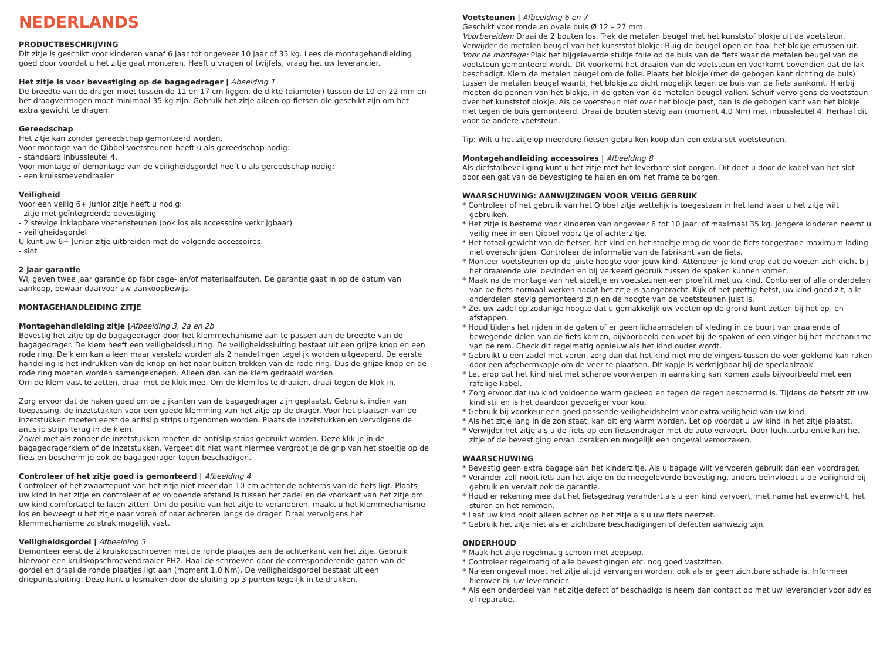NEDERLANDS
PRODUCTBESCHRIJVING
Dit zitje is geschikt voor kinderen vanaf 6 jaar tot ongeveer 10 jaar of 35 kg. Lees de montagehandleiding goed door voordat u het zitje gaat monteren. Heeft u vragen of twijfels, vraag het uw leverancier.
Het zitje is voor bevestiging op de bagagedrager | Abeelding 1
De breedte van de drager moet tussen de 11 en 17 cm liggen, de dikte (diameter) tussen de 10 en 22 mm en het draagvermogen moet minimaal 35 kg zijn. Gebruik het zitje alleen op fietsen die geschikt zijn om het extra gewicht te dragen.
Gereedschap
Het zitje kan zonder gereedschap gemonteerd worden.
Voor montage van de Qibbel voetsteunen heeft u als gereedschap nodig:
- standaard inbussleutel 4.
Voor montage of demontage van de veiligheidsgordel heeft u als gereedschap nodig:
- een kruissroevendraaier.
Veiligheid
Voor een veilig 6+ Junior zitje heeft u nodig:
- zitje met geïntegreerde bevestiging
- 2 stevige inklapbare voetensteunen (ook los als accessoire verkrijgbaar)
- veiligheidsgordel
U kunt uw 6+ Junior zitje uitbreiden met de volgende accessoires:
- slot
2 jaar garantie
Wij geven twee jaar garantie op fabricage- en/of materiaalfouten. De garantie gaat in op de datum van aankoop, bewaar daarvoor uw aankoopbewijs.
MONTAGEHANDLEIDING ZITJE
Montagehandleiding zitje |Afbeelding 3, 2a en 2b
Bevestig het zitje op de bagagedrager door het klemmechanisme aan te passen aan de breedte van de bagagedrager. De klem heeft een veiligheidssluiting. De veiligheidssluiting bestaat uit een grijze knop en een rode ring. De klem kan alleen maar versteld worden als 2 handelingen tegelijk worden uitgevoerd. De eerste handeling is het indrukken van de knop en het naar buiten trekken van de rode ring. Dus de grijze knop en de rode ring moeten worden samengeknepen. Alleen dan kan de klem gedraaid worden.
Om de klem vast te zetten, draai met de klok mee. Om de klem los te draaien, draai tegen de klok in.
Zorg ervoor dat de haken goed om de zijkanten van de bagagedrager zijn geplaatst. Gebruik, indien van toepassing, de inzetstukken voor een goede klemming van het zitje op de drager. Voor het plaatsen van de inzetstukken moeten eerst de antislip strips uitgenomen worden. Plaats de inzetstukken en vervolgens de antislip strips terug in de klem.
Zowel met als zonder de inzetstukken moeten de antislip strips gebruikt worden. Deze klik je in de bagagedragerklem of de inzetstukken. Vergeet dit niet want hiermee vergroot je de grip van het stoeltje op de fiets en bescherm je ook de bagagedrager tegen beschadigen.
Controleer of het zitje goed is gemonteerd | Afbeelding 4
Controleer of het zwaartepunt van het zitje niet meer dan 10 cm achter de achteras van de fiets ligt. Plaats uw kind in het zitje en controleer of er voldoende afstand is tussen het zadel en de voorkant van het zitje om uw kind comfortabel te laten zitten. Om de positie van het zitje te veranderen, maakt u het klemmechanisme los en beweegt u het zitje naar voren of naar achteren langs de drager. Draai vervolgens het klemmechanisme zo strak mogelijk vast.
Veiligheidsgordel | Afbeelding 5
Demonteer eerst de 2 kruiskopschroeven met de ronde plaatjes aan de achterkant van het zitje. Gebruik hiervoor een kruiskopschroevendraaier PH2. Haal de schroeven door de corresponderende gaten van de gordel en draai de ronde plaatjes ligt aan (moment 1,0 Nm). De veiligheidsgordel bestaat uit een driepuntssluiting. Deze kunt u losmaken door de sluiting op 3 punten tegelijk in te drukken.
Voetsteunen | Afbeelding 6 en 7
Geschikt voor ronde en ovale buis Ø 12 – 27 mm.
Voorbereiden: Draai de 2 bouten los. Trek de metalen beugel met het kunststof blokje uit de voetsteun. Verwijder de metalen beugel van het kunststof blokje: Buig de beugel open en haal het blokje ertussen uit.
Voor de montage: Plak het bijgeleverde stukje folie op de buis van de fiets waar de metalen beugel van de voetsteun gemonteerd wordt. Dit voorkomt het draaien van de voetsteun en voorkomt bovendien dat de lak beschadigt. Klem de metalen beugel om de folie. Plaats het blokje (met de gebogen kant richting de buis) tussen de metalen beugel waarbij het blokje zo dicht mogelijk tegen de buis van de fiets aankomt. Hierbij moeten de pennen van het blokje, in de gaten van de metalen beugel vallen. Schuif vervolgens de voetsteun over het kunststof blokje. Als de voetsteun niet over het blokje past, dan is de gebogen kant van het blokje niet tegen de buis gemonteerd. Draai de bouten stevig aan (moment 4,0 Nm) met inbussleutel 4. Herhaal dit voor de andere voetsteun.
Tip: Wilt u het zitje op meerdere fietsen gebruiken koop dan een extra set voetsteunen.
Montagehandleiding accessoires | Afbeelding 8
Als diefstalbeveiliging kunt u het zitje met het leverbare slot borgen. Dit doet u door de kabel van het slot door een gat van de bevestiging te halen en om het frame te borgen.
WAARSCHUWING: AANWIJZINGEN VOOR VEILIG GEBRUIK
* Controleer of het gebruik van het Qibbel zitje wettelijk is toegestaan in het land waar u het zitje wilt gebruiken.
* Het zitje is bestemd voor kinderen van ongeveer 6 tot 10 jaar, of maximaal 35 kg. Jongere kinderen neemt u veilig mee in een Qibbel voorzitje of achterzitje.
* Het totaal gewicht van de fietser, het kind en het stoeltje mag de voor de fiets toegestane maximum lading niet overschrijden. Controleer de informatie van de fabrikant van de fiets.
* Monteer voetsteunen op de juiste hoogte voor jouw kind. Attendeer je kind erop dat de voeten zich dicht bij het draaiende wiel bevinden en bij verkeerd gebruik tussen de spaken kunnen komen.
* Maak na de montage van het stoeltje en voetsteunen een proefrit met uw kind. Contoleer of alle onderdelen van de fiets normaal werken nadat het zitje is aangebracht. Kijk of het prettig fietst, uw kind goed zit, alle onderdelen stevig gemonteerd zijn en de hoogte van de voetsteunen juist is.
* Zet uw zadel op zodanige hoogte dat u gemakkelijk uw voeten op de grond kunt zetten bij het op- en afstappen.
* Houd tijdens het rijden in de gaten of er geen lichaamsdelen of kleding in de buurt van draaiende of bewegende delen van de fiets komen, bijvoorbeeld een voet bij de spaken of een vinger bij het mechanisme van de rem. Check dit regelmatig opnieuw als het kind ouder wordt.
* Gebruikt u een zadel met veren, zorg dan dat het kind niet me de vingers tussen de veer geklemd kan raken door een afschermkapje om de veer te plaatsen. Dit kapje is verkrijgbaar bij de speciaalzaak.
* Let erop dat het kind niet met scherpe voorwerpen in aanraking kan komen zoals bijvoorbeeld met een rafelige kabel.
* Zorg ervoor dat uw kind voldoende warm gekleed en tegen de regen beschermd is. Tijdens de fietsrit zit uw kind stil en is het daardoor gevoeliger voor kou.
* Gebruik bij voorkeur een goed passende veiligheidshelm voor extra veiligheid van uw kind.
* Als het zitje lang in de zon staat, kan dit erg warm worden. Let op voordat u uw kind in het zitje plaatst.
* Verwijder het zitje als u de fiets op een fietsendrager met de auto vervoert. Door luchtturbulentie kan het zitje of de bevestiging ervan losraken en mogelijk een ongeval veroorzaken.
WAARSCHUWING
* Bevestig geen extra bagage aan het kinderzitje. Als u bagage wilt vervoeren gebruik dan een voordrager.
* Verander zelf nooit iets aan het zitje en de meegeleverde bevestiging, anders beïnvloedt u de veiligheid bij gebruik en vervalt ook de garantie.
* Houd er rekening mee dat het fietsgedrag verandert als u een kind vervoert, met name het evenwicht, het sturen en het remmen.
* Laat uw kind nooit alleen achter op het zitje als u uw fiets neerzet.
* Gebruik het zitje niet als er zichtbare beschadigingen of defecten aanwezig zijn.
ONDERHOUD
* Maak het zitje regelmatig schoon met zeepsop.
* Controleer regelmatig of alle bevestigingen etc. nog goed vastzitten.
* Na een ongeval moet het zitje altijd vervangen worden, ook als er geen zichtbare schade is. Informeer hierover bij uw leverancier.
* Als een onderdeel van het zitje defect of beschadigd is neem dan contact op met uw leverancier voor advies of reparatie.